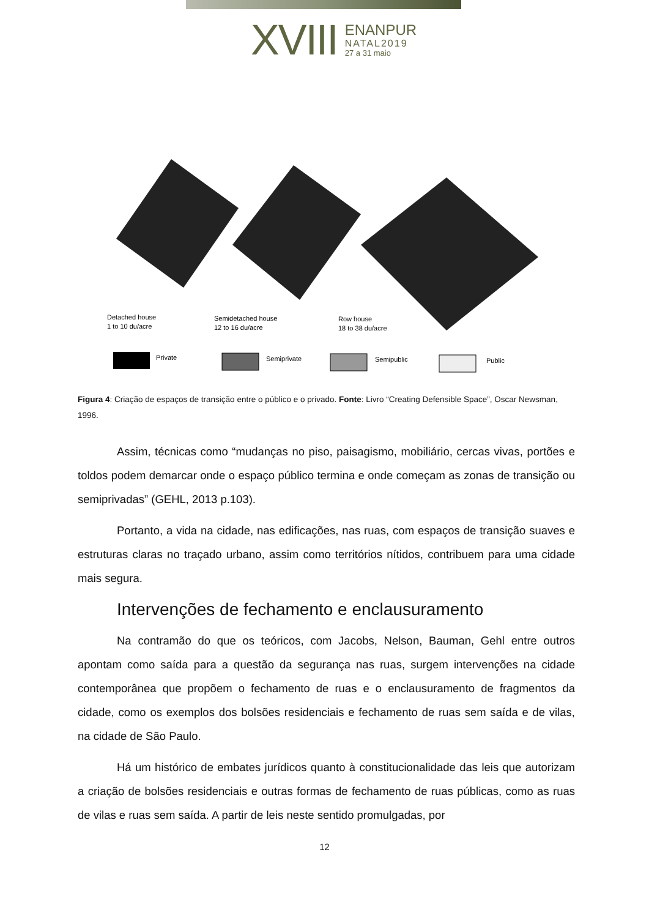XVIII
ENANPUR
NATAL2019
27 a 31 maio
Detached house
1 to 10 du/acre
Semidetached house
12 to 16 du/acre
Row house
18 to 38 du/acre
Private
Semiprivate
Semipublic
Public
Figura 4: Criação de espaços de transição entre o público e o privado. Fonte: Livro “Creating Defensible Space”, Oscar Newsman, 1996.
Assim, técnicas como “mudanças no piso, paisagismo, mobiliário, cercas vivas, portões e toldos podem demarcar onde o espaço público termina e onde começam as zonas de transição ou semiprivadas” (GEHL, 2013 p.103).
Portanto, a vida na cidade, nas edificações, nas ruas, com espaços de transição suaves e estruturas claras no traçado urbano, assim como territórios nítidos, contribuem para uma cidade mais segura.
Intervenções de fechamento e enclausuramento
Na contramão do que os teóricos, com Jacobs, Nelson, Bauman, Gehl entre outros apontam como saída para a questão da segurança nas ruas, surgem intervenções na cidade contemporânea que propõem o fechamento de ruas e o enclausuramento de fragmentos da cidade, como os exemplos dos bolsões residenciais e fechamento de ruas sem saída e de vilas, na cidade de São Paulo.
Há um histórico de embates jurídicos quanto à constitucionalidade das leis que autorizam a criação de bolsões residenciais e outras formas de fechamento de ruas públicas, como as ruas de vilas e ruas sem saída. A partir de leis neste sentido promulgadas, por
12